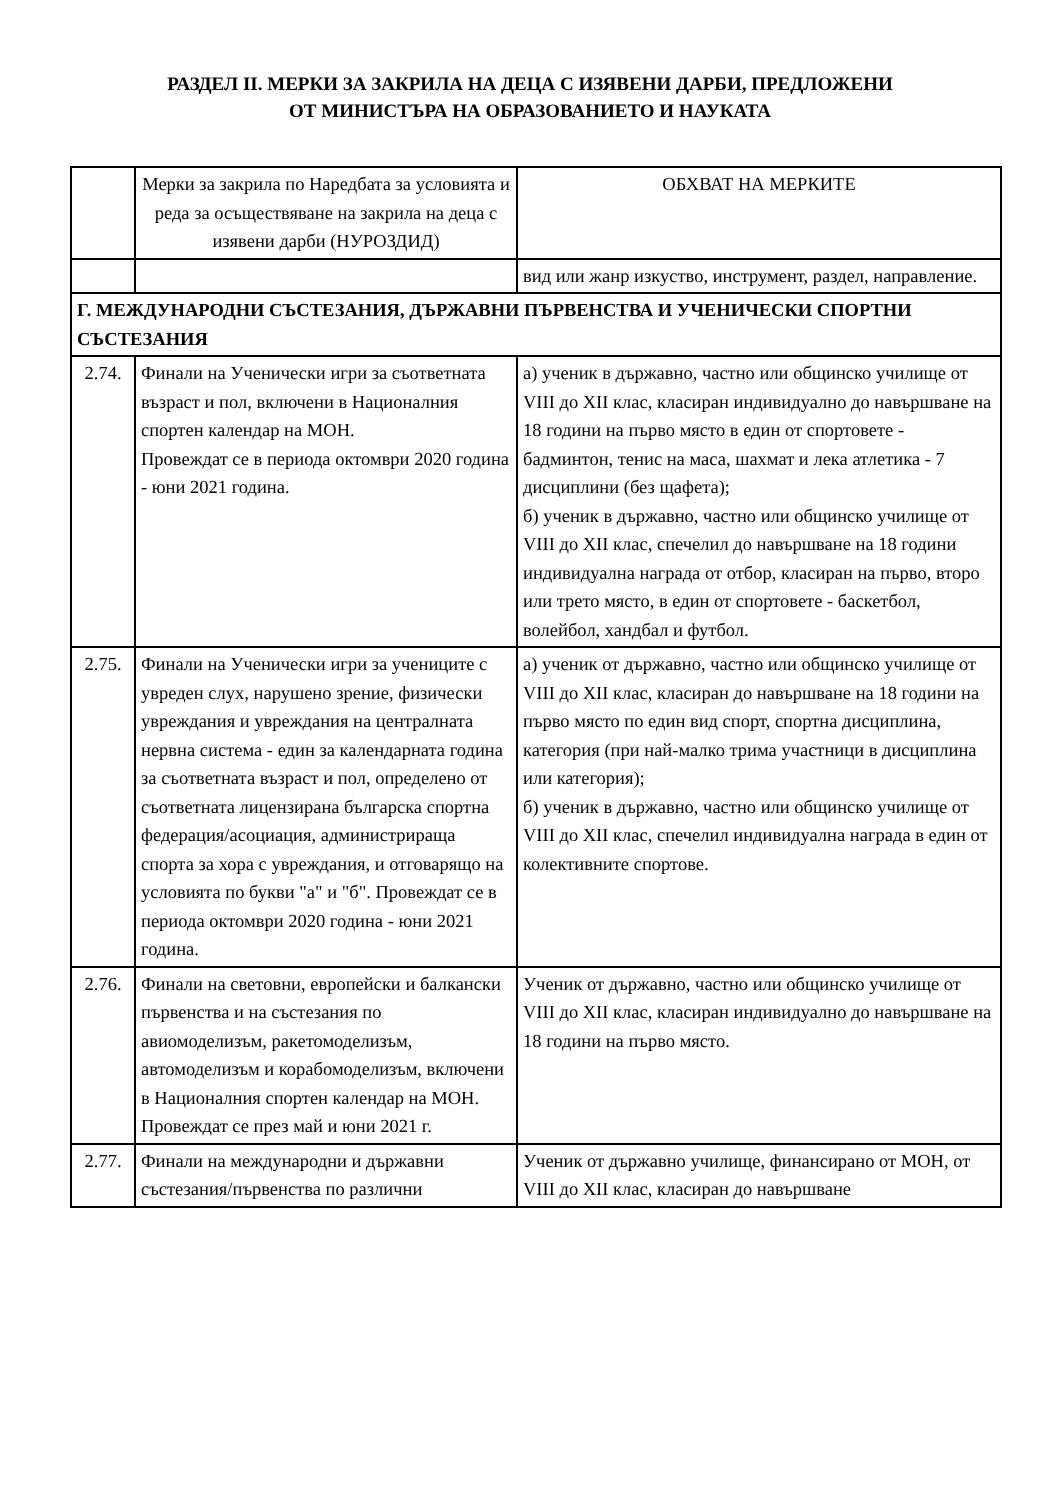РАЗДЕЛ II. МЕРКИ ЗА ЗАКРИЛА НА ДЕЦА С ИЗЯВЕНИ ДАРБИ, ПРЕДЛОЖЕНИ
ОТ МИНИСТЪРА НА ОБРАЗОВАНИЕТО И НАУКАТА
| | Мерки за закрила по Наредбата за условията и реда за осъществяване на закрила на деца с изявени дарби (НУРОЗДИД) | ОБХВАТ НА МЕРКИТЕ |
| --- | --- | --- |
| | | вид или жанр изкуство, инструмент, раздел, направление. |
| Г. МЕЖДУНАРОДНИ СЪСТЕЗАНИЯ, ДЪРЖАВНИ ПЪРВЕНСТВА И УЧЕНИЧЕСКИ СПОРТНИ СЪСТЕЗАНИЯ | | |
| 2.74. | Финали на Ученически игри за съответната възраст и пол, включени в Националния спортен календар на МОН. Провеждат се в периода октомври 2020 година - юни 2021 година. | а) ученик в държавно, частно или общинско училище от VIII до XII клас, класиран индивидуално до навършване на 18 години на първо място в един от спортовете - бадминтон, тенис на маса, шахмат и лека атлетика - 7 дисциплини (без щафета); б) ученик в държавно, частно или общинско училище от VIII до XII клас, спечелил до навършване на 18 години индивидуална награда от отбор, класиран на първо, второ или трето място, в един от спортовете - баскетбол, волейбол, хандбал и футбол. |
| 2.75. | Финали на Ученически игри за учениците с увреден слух, нарушено зрение, физически увреждания и увреждания на централната нервна система - един за календарната година за съответната възраст и пол, определено от съответната лицензирана българска спортна федерация/асоциация, администрираща спорта за хора с увреждания, и отговарящо на условията по букви "а" и "б". Провеждат се в периода октомври 2020 година - юни 2021 година. | а) ученик от държавно, частно или общинско училище от VIII до XII клас, класиран до навършване на 18 години на първо място по един вид спорт, спортна дисциплина, категория (при най-малко трима участници в дисциплина или категория); б) ученик в държавно, частно или общинско училище от VIII до XII клас, спечелил индивидуална награда в един от колективните спортове. |
| 2.76. | Финали на световни, европейски и балкански първенства и на състезания по авиомоделизъм, ракетомоделизъм, автомоделизъм и корабомоделизъм, включени в Националния спортен календар на МОН. Провеждат се през май и юни 2021 г. | Ученик от държавно, частно или общинско училище от VIII до XII клас, класиран индивидуално до навършване на 18 години на първо място. |
| 2.77. | Финали на международни и държавни състезания/първенства по различни | Ученик от държавно училище, финансирано от МОН, от VIII до XII клас, класиран до навършване |